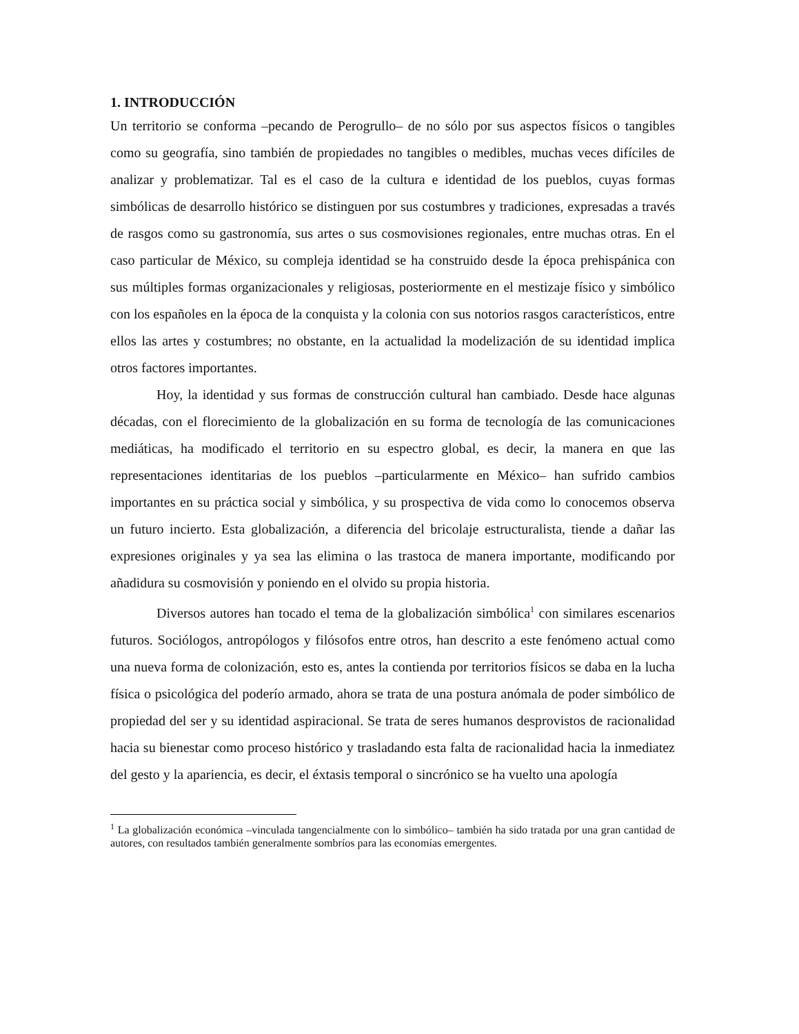1. INTRODUCCIÓN
Un territorio se conforma –pecando de Perogrullo– de no sólo por sus aspectos físicos o tangibles como su geografía, sino también de propiedades no tangibles o medibles, muchas veces difíciles de analizar y problematizar. Tal es el caso de la cultura e identidad de los pueblos, cuyas formas simbólicas de desarrollo histórico se distinguen por sus costumbres y tradiciones, expresadas a través de rasgos como su gastronomía, sus artes o sus cosmovisiones regionales, entre muchas otras. En el caso particular de México, su compleja identidad se ha construido desde la época prehispánica con sus múltiples formas organizacionales y religiosas, posteriormente en el mestizaje físico y simbólico con los españoles en la época de la conquista y la colonia con sus notorios rasgos característicos, entre ellos las artes y costumbres; no obstante, en la actualidad la modelización de su identidad implica otros factores importantes.
Hoy, la identidad y sus formas de construcción cultural han cambiado. Desde hace algunas décadas, con el florecimiento de la globalización en su forma de tecnología de las comunicaciones mediáticas, ha modificado el territorio en su espectro global, es decir, la manera en que las representaciones identitarias de los pueblos –particularmente en México– han sufrido cambios importantes en su práctica social y simbólica, y su prospectiva de vida como lo conocemos observa un futuro incierto. Esta globalización, a diferencia del bricolaje estructuralista, tiende a dañar las expresiones originales y ya sea las elimina o las trastoca de manera importante, modificando por añadidura su cosmovisión y poniendo en el olvido su propia historia.
Diversos autores han tocado el tema de la globalización simbólica<sup>1</sup> con similares escenarios futuros. Sociólogos, antropólogos y filósofos entre otros, han descrito a este fenómeno actual como una nueva forma de colonización, esto es, antes la contienda por territorios físicos se daba en la lucha física o psicológica del poderío armado, ahora se trata de una postura anómala de poder simbólico de propiedad del ser y su identidad aspiracional. Se trata de seres humanos desprovistos de racionalidad hacia su bienestar como proceso histórico y trasladando esta falta de racionalidad hacia la inmediatez del gesto y la apariencia, es decir, el éxtasis temporal o sincrónico se ha vuelto una apología
<sup>1</sup> La globalización económica –vinculada tangencialmente con lo simbólico– también ha sido tratada por una gran cantidad de autores, con resultados también generalmente sombríos para las economías emergentes.